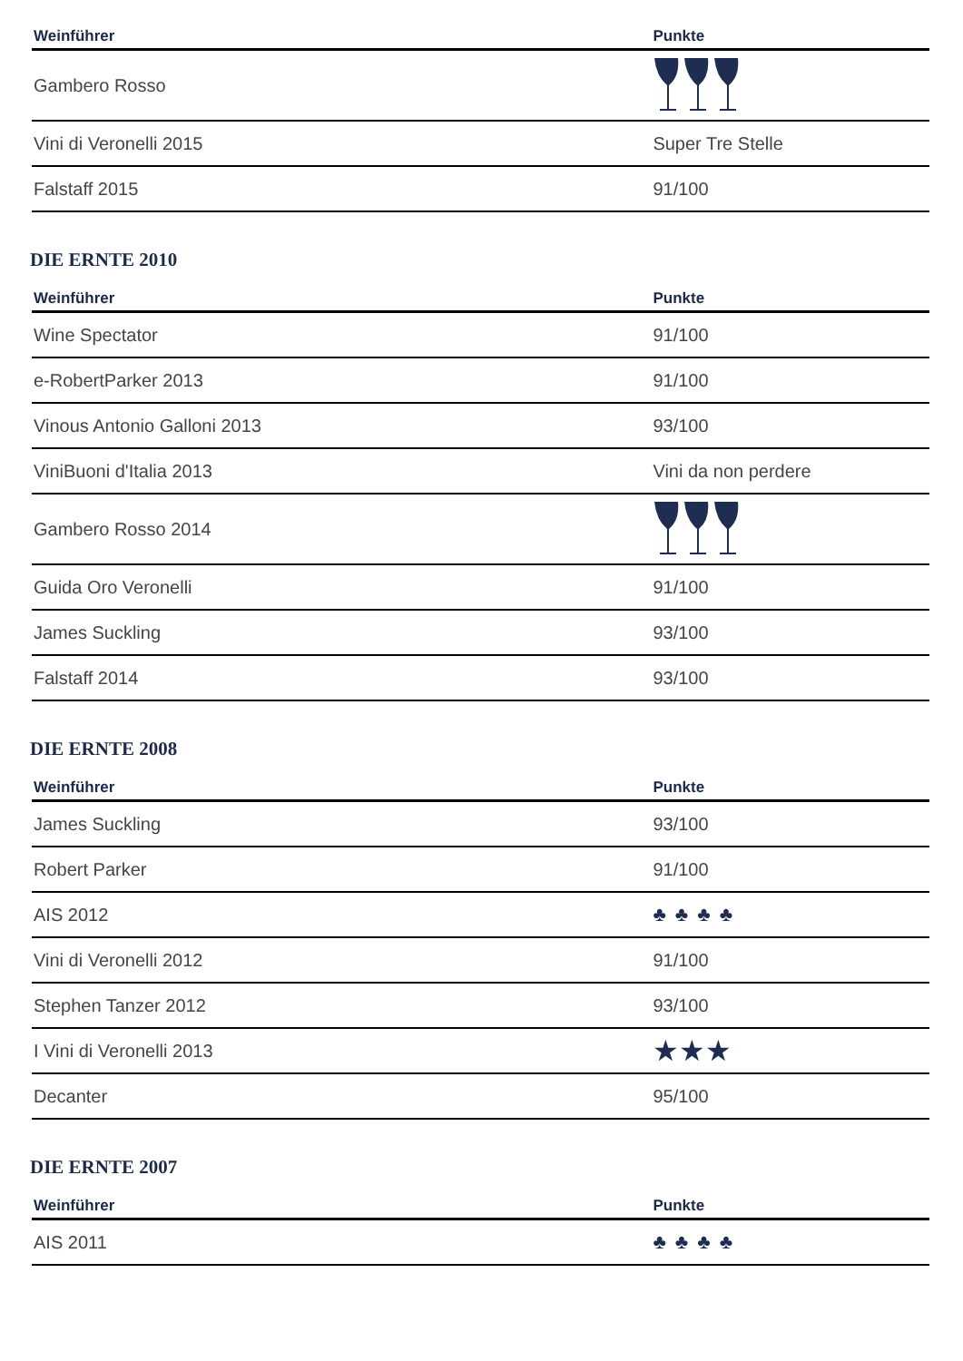| Weinführer | Punkte |
| --- | --- |
| Gambero Rosso | |
| Vini di Veronelli 2015 | Super Tre Stelle |
| Falstaff 2015 | 91/100 |
DIE ERNTE 2010
| Weinführer | Punkte |
| --- | --- |
| Wine Spectator | 91/100 |
| e-RobertParker 2013 | 91/100 |
| Vinous Antonio Galloni 2013 | 93/100 |
| ViniBuoni d'Italia 2013 | Vini da non perdere |
| Gambero Rosso 2014 | |
| Guida Oro Veronelli | 91/100 |
| James Suckling | 93/100 |
| Falstaff 2014 | 93/100 |
DIE ERNTE 2008
| Weinführer | Punkte |
| --- | --- |
| James Suckling | 93/100 |
| Robert Parker | 91/100 |
| AIS 2012 | ♣♣♣♣ |
| Vini di Veronelli 2012 | 91/100 |
| Stephen Tanzer 2012 | 93/100 |
| I Vini di Veronelli 2013 | ★★★ |
| Decanter | 95/100 |
DIE ERNTE 2007
| Weinführer | Punkte |
| --- | --- |
| AIS 2011 | ♣♣♣♣ |